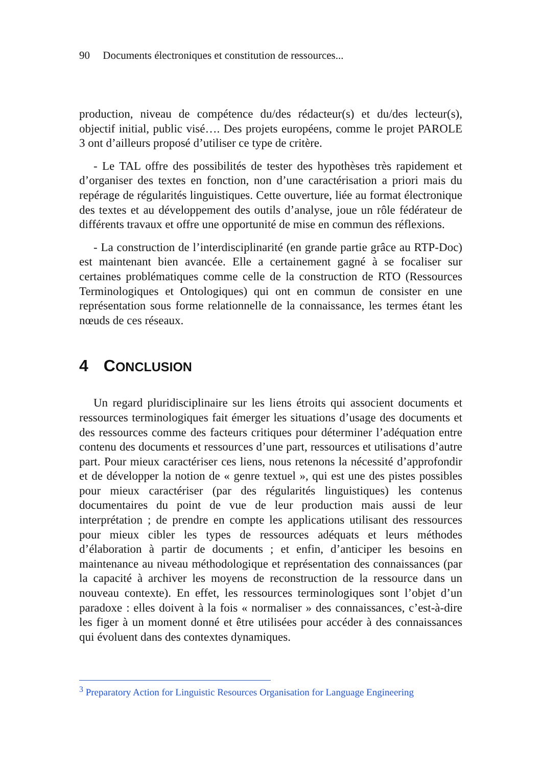90 Documents électroniques et constitution de ressources...
production, niveau de compétence du/des rédacteur(s) et du/des lecteur(s), objectif initial, public visé…. Des projets européens, comme le projet PAROLE 3 ont d’ailleurs proposé d’utiliser ce type de critère.
- Le TAL offre des possibilités de tester des hypothèses très rapidement et d’organiser des textes en fonction, non d’une caractérisation a priori mais du repérage de régularités linguistiques. Cette ouverture, liée au format électronique des textes et au développement des outils d’analyse, joue un rôle fédérateur de différents travaux et offre une opportunité de mise en commun des réflexions.
- La construction de l’interdisciplinarité (en grande partie grâce au RTP-Doc) est maintenant bien avancée. Elle a certainement gagné à se focaliser sur certaines problématiques comme celle de la construction de RTO (Ressources Terminologiques et Ontologiques) qui ont en commun de consister en une représentation sous forme relationnelle de la connaissance, les termes étant les nœuds de ces réseaux.
4 CONCLUSION
Un regard pluridisciplinaire sur les liens étroits qui associent documents et ressources terminologiques fait émerger les situations d’usage des documents et des ressources comme des facteurs critiques pour déterminer l’adéquation entre contenu des documents et ressources d’une part, ressources et utilisations d’autre part. Pour mieux caractériser ces liens, nous retenons la nécessité d’approfondir et de développer la notion de « genre textuel », qui est une des pistes possibles pour mieux caractériser (par des régularités linguistiques) les contenus documentaires du point de vue de leur production mais aussi de leur interprétation ; de prendre en compte les applications utilisant des ressources pour mieux cibler les types de ressources adéquats et leurs méthodes d’élaboration à partir de documents ; et enfin, d’anticiper les besoins en maintenance au niveau méthodologique et représentation des connaissances (par la capacité à archiver les moyens de reconstruction de la ressource dans un nouveau contexte). En effet, les ressources terminologiques sont l’objet d’un paradoxe : elles doivent à la fois « normaliser » des connaissances, c’est-à-dire les figer à un moment donné et être utilisées pour accéder à des connaissances qui évoluent dans des contextes dynamiques.
<sup>3</sup> Preparatory Action for Linguistic Resources Organisation for Language Engineering